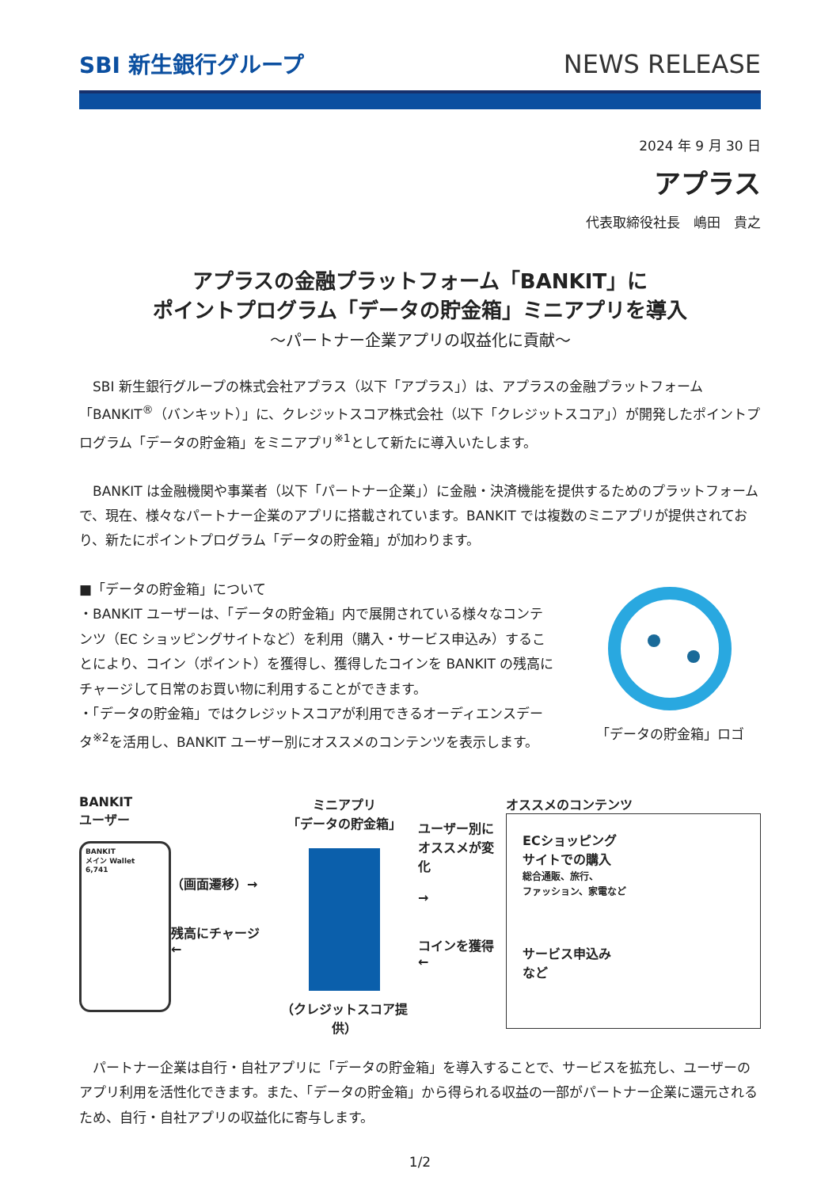SBI 新生銀行グループ
NEWS RELEASE
2024 年 9 月 30 日
アプラス
代表取締役社長　嶋田　貴之
アプラスの金融プラットフォーム「BANKIT」に
ポイントプログラム「データの貯金箱」ミニアプリを導入
～パートナー企業アプリの収益化に貢献～
SBI 新生銀行グループの株式会社アプラス（以下「アプラス」）は、アプラスの金融プラットフォーム「BANKIT<sup>®</sup>（バンキット）」に、クレジットスコア株式会社（以下「クレジットスコア」）が開発したポイントプログラム「データの貯金箱」をミニアプリ<sup>※1</sup>として新たに導入いたします。
BANKIT は金融機関や事業者（以下「パートナー企業」）に金融・決済機能を提供するためのプラットフォームで、現在、様々なパートナー企業のアプリに搭載されています。BANKIT では複数のミニアプリが提供されており、新たにポイントプログラム「データの貯金箱」が加わります。
■「データの貯金箱」について
・BANKIT ユーザーは、「データの貯金箱」内で展開されている様々なコンテンツ（EC ショッピングサイトなど）を利用（購入・サービス申込み）することにより、コイン（ポイント）を獲得し、獲得したコインを BANKIT の残高にチャージして日常のお買い物に利用することができます。
・「データの貯金箱」ではクレジットスコアが利用できるオーディエンスデータ<sup>※2</sup>を活用し、BANKIT ユーザー別にオススメのコンテンツを表示します。
「データの貯金箱」ロゴ
BANKIT
ユーザー
BANKIT
メイン Wallet
6,741
（画面遷移）→
残高にチャージ ←
ミニアプリ
「データの貯金箱」
（クレジットスコア提供）
ユーザー別に
オススメが変化
→
コインを獲得 ←
オススメのコンテンツ
ECショッピング
サイトでの購入
総合通販、旅行、
ファッション、家電など
サービス申込み
など
パートナー企業は自行・自社アプリに「データの貯金箱」を導入することで、サービスを拡充し、ユーザーのアプリ利用を活性化できます。また、「データの貯金箱」から得られる収益の一部がパートナー企業に還元されるため、自行・自社アプリの収益化に寄与します。
1/2